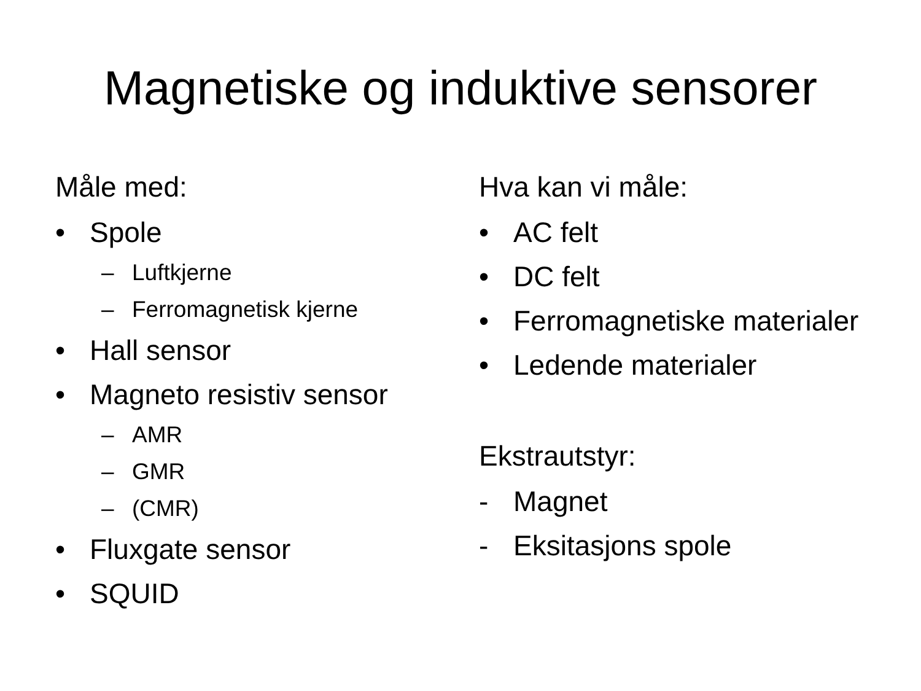Magnetiske og induktive sensorer
Måle med:
• Spole
– Luftkjerne
– Ferromagnetisk kjerne
• Hall sensor
• Magneto resistiv sensor
– AMR
– GMR
– (CMR)
• Fluxgate sensor
• SQUID
Hva kan vi måle:
• AC felt
• DC felt
• Ferromagnetiske materialer
• Ledende materialer
Ekstrautstyr:
- Magnet
- Eksitasjons spole